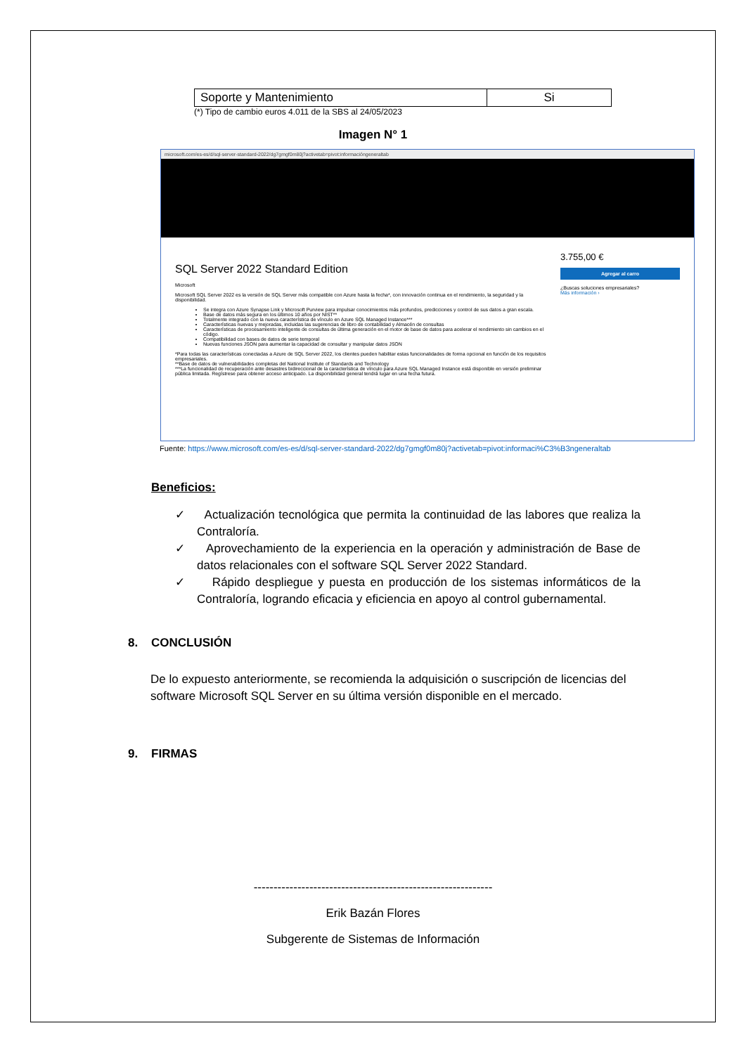| Soporte y Mantenimiento | Si |
(*) Tipo de cambio euros 4.011 de la SBS al 24/05/2023
Imagen N° 1
microsoft.com/es-es/d/sql-server-standard-2022/dg7gmgf0m80j?activetab=pivot:informacióngeneraltab
SQL Server 2022 Standard Edition
Microsoft
Microsoft SQL Server 2022 es la versión de SQL Server más compatible con Azure hasta la fecha*, con innovación continua en el rendimiento, la seguridad y la disponibilidad.
Se integra con Azure Synapse Link y Microsoft Purview para impulsar conocimientos más profundos, predicciones y control de sus datos a gran escala.
Base de datos más segura en los últimos 10 años por NIST**
Totalmente integrado con la nueva característica de vínculo en Azure SQL Managed Instance***
Características nuevas y mejoradas, incluidas las sugerencias de libro de contabilidad y Almacén de consultas
Características de procesamiento inteligente de consultas de última generación en el motor de base de datos para acelerar el rendimiento sin cambios en el código.
Compatibilidad con bases de datos de serie temporal
Nuevas funciones JSON para aumentar la capacidad de consultar y manipular datos JSON
*Para todas las características conectadas a Azure de SQL Server 2022, los clientes pueden habilitar estas funcionalidades de forma opcional en función de los requisitos empresariales.
**Base de datos de vulnerabilidades completas del National Institute of Standards and Technology
***La funcionalidad de recuperación ante desastres bidireccional de la característica de vínculo para Azure SQL Managed Instance está disponible en versión preliminar pública limitada. Regístrese para obtener acceso anticipado. La disponibilidad general tendrá lugar en una fecha futura.
3.755,00 €
Agregar al carro
¿Buscas soluciones empresariales?
Más información ›
Fuente: https://www.microsoft.com/es-es/d/sql-server-standard-2022/dg7gmgf0m80j?activetab=pivot:informaci%C3%B3ngeneraltab
Beneficios:
✓ Actualización tecnológica que permita la continuidad de las labores que realiza la Contraloría.
✓ Aprovechamiento de la experiencia en la operación y administración de Base de datos relacionales con el software SQL Server 2022 Standard.
✓ Rápido despliegue y puesta en producción de los sistemas informáticos de la Contraloría, logrando eficacia y eficiencia en apoyo al control gubernamental.
8. CONCLUSIÓN
De lo expuesto anteriormente, se recomienda la adquisición o suscripción de licencias del software Microsoft SQL Server en su última versión disponible en el mercado.
9. FIRMAS
------------------------------------------------------------
Erik Bazán Flores
Subgerente de Sistemas de Información